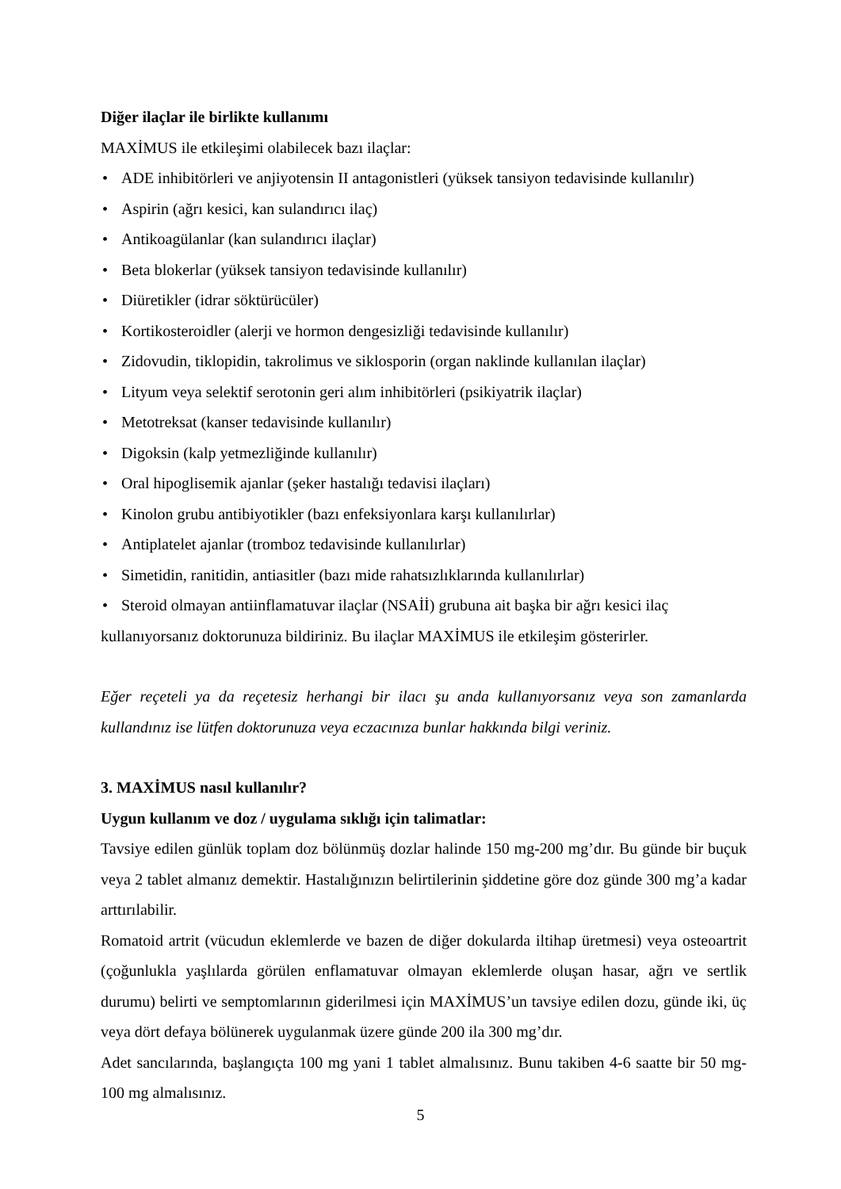Diğer ilaçlar ile birlikte kullanımı
MAXİMUS ile etkileşimi olabilecek bazı ilaçlar:
• ADE inhibitörleri ve anjiyotensin II antagonistleri (yüksek tansiyon tedavisinde kullanılır)
• Aspirin (ağrı kesici, kan sulandırıcı ilaç)
• Antikoagülanlar (kan sulandırıcı ilaçlar)
• Beta blokerlar (yüksek tansiyon tedavisinde kullanılır)
• Diüretikler (idrar söktürücüler)
• Kortikosteroidler (alerji ve hormon dengesizliği tedavisinde kullanılır)
• Zidovudin, tiklopidin, takrolimus ve siklosporin (organ naklinde kullanılan ilaçlar)
• Lityum veya selektif serotonin geri alım inhibitörleri (psikiyatrik ilaçlar)
• Metotreksat (kanser tedavisinde kullanılır)
• Digoksin (kalp yetmezliğinde kullanılır)
• Oral hipoglisemik ajanlar (şeker hastalığı tedavisi ilaçları)
• Kinolon grubu antibiyotikler (bazı enfeksiyonlara karşı kullanılırlar)
• Antiplatelet ajanlar (tromboz tedavisinde kullanılırlar)
• Simetidin, ranitidin, antiasitler (bazı mide rahatsızlıklarında kullanılırlar)
• Steroid olmayan antiinflamatuvar ilaçlar (NSAİİ) grubuna ait başka bir ağrı kesici ilaç
kullanıyorsanız doktorunuza bildiriniz. Bu ilaçlar MAXİMUS ile etkileşim gösterirler.
Eğer reçeteli ya da reçetesiz herhangi bir ilacı şu anda kullanıyorsanız veya son zamanlarda kullandınız ise lütfen doktorunuza veya eczacınıza bunlar hakkında bilgi veriniz.
3. MAXİMUS nasıl kullanılır?
Uygun kullanım ve doz / uygulama sıklığı için talimatlar:
Tavsiye edilen günlük toplam doz bölünmüş dozlar halinde 150 mg-200 mg’dır. Bu günde bir buçuk veya 2 tablet almanız demektir. Hastalığınızın belirtilerinin şiddetine göre doz günde 300 mg’a kadar arttırılabilir.
Romatoid artrit (vücudun eklemlerde ve bazen de diğer dokularda iltihap üretmesi) veya osteoartrit (çoğunlukla yaşlılarda görülen enflamatuvar olmayan eklemlerde oluşan hasar, ağrı ve sertlik durumu) belirti ve semptomlarının giderilmesi için MAXİMUS’un tavsiye edilen dozu, günde iki, üç veya dört defaya bölünerek uygulanmak üzere günde 200 ila 300 mg’dır.
Adet sancılarında, başlangıçta 100 mg yani 1 tablet almalısınız. Bunu takiben 4-6 saatte bir 50 mg-100 mg almalısınız.
5